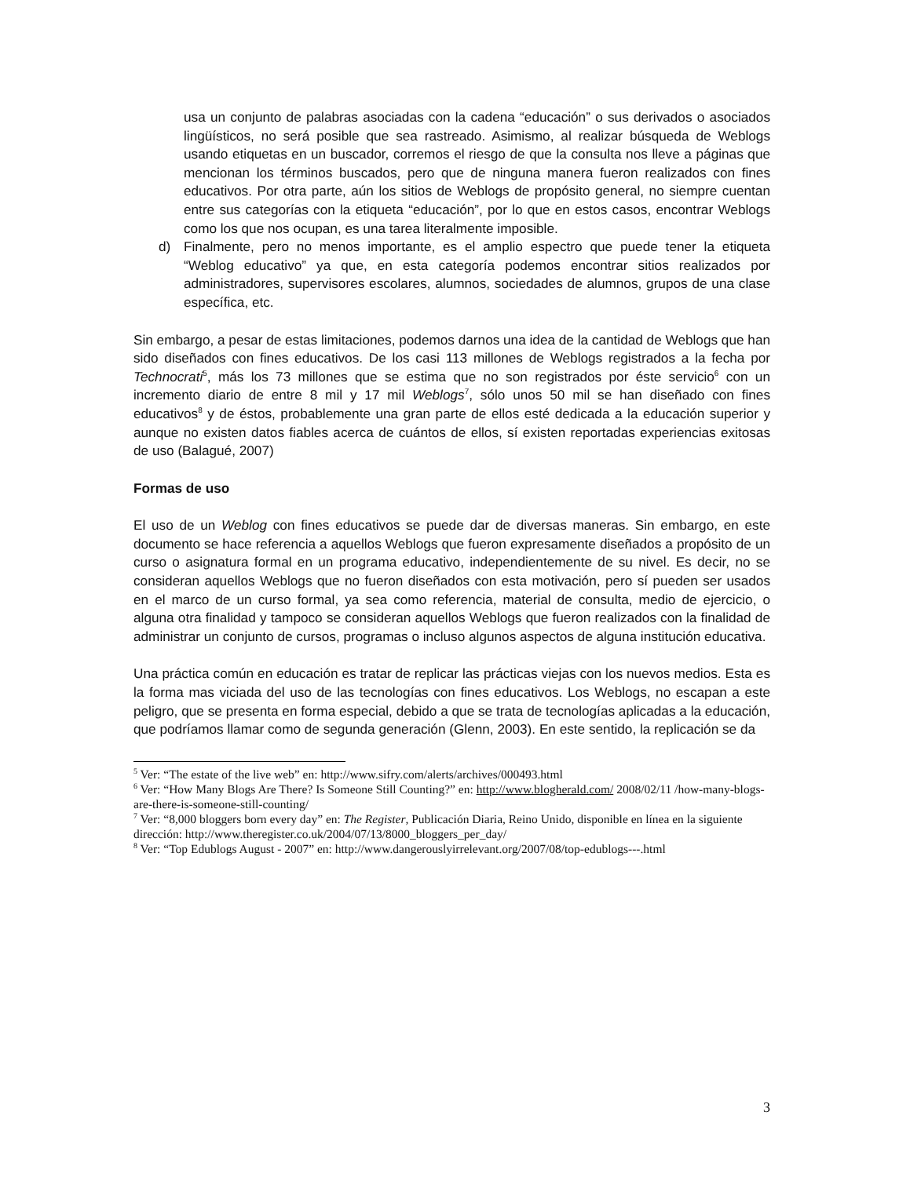usa un conjunto de palabras asociadas con la cadena “educación” o sus derivados o asociados lingüísticos, no será posible que sea rastreado. Asimismo, al realizar búsqueda de Weblogs usando etiquetas en un buscador, corremos el riesgo de que la consulta nos lleve a páginas que mencionan los términos buscados, pero que de ninguna manera fueron realizados con fines educativos. Por otra parte, aún los sitios de Weblogs de propósito general, no siempre cuentan entre sus categorías con la etiqueta “educación”, por lo que en estos casos, encontrar Weblogs como los que nos ocupan, es una tarea literalmente imposible.
d) Finalmente, pero no menos importante, es el amplio espectro que puede tener la etiqueta “Weblog educativo” ya que, en esta categoría podemos encontrar sitios realizados por administradores, supervisores escolares, alumnos, sociedades de alumnos, grupos de una clase específica, etc.
Sin embargo, a pesar de estas limitaciones, podemos darnos una idea de la cantidad de Weblogs que han sido diseñados con fines educativos. De los casi 113 millones de Weblogs registrados a la fecha por Technocrati<sup>5</sup>, más los 73 millones que se estima que no son registrados por éste servicio<sup>6</sup> con un incremento diario de entre 8 mil y 17 mil Weblogs<sup>7</sup>, sólo unos 50 mil se han diseñado con fines educativos<sup>8</sup> y de éstos, probablemente una gran parte de ellos esté dedicada a la educación superior y aunque no existen datos fiables acerca de cuántos de ellos, sí existen reportadas experiencias exitosas de uso (Balagué, 2007)
Formas de uso
El uso de un Weblog con fines educativos se puede dar de diversas maneras. Sin embargo, en este documento se hace referencia a aquellos Weblogs que fueron expresamente diseñados a propósito de un curso o asignatura formal en un programa educativo, independientemente de su nivel. Es decir, no se consideran aquellos Weblogs que no fueron diseñados con esta motivación, pero sí pueden ser usados en el marco de un curso formal, ya sea como referencia, material de consulta, medio de ejercicio, o alguna otra finalidad y tampoco se consideran aquellos Weblogs que fueron realizados con la finalidad de administrar un conjunto de cursos, programas o incluso algunos aspectos de alguna institución educativa.
Una práctica común en educación es tratar de replicar las prácticas viejas con los nuevos medios. Esta es la forma mas viciada del uso de las tecnologías con fines educativos. Los Weblogs, no escapan a este peligro, que se presenta en forma especial, debido a que se trata de tecnologías aplicadas a la educación, que podríamos llamar como de segunda generación (Glenn, 2003). En este sentido, la replicación se da
<sup>5</sup> Ver: “The estate of the live web” en: http://www.sifry.com/alerts/archives/000493.html
<sup>6</sup> Ver: “How Many Blogs Are There? Is Someone Still Counting?” en: http://www.blogherald.com/ 2008/02/11 /how-many-blogs-are-there-is-someone-still-counting/
<sup>7</sup> Ver: “8,000 bloggers born every day” en: The Register, Publicación Diaria, Reino Unido, disponible en línea en la siguiente dirección: http://www.theregister.co.uk/2004/07/13/8000_bloggers_per_day/
<sup>8</sup> Ver: “Top Edublogs August - 2007” en: http://www.dangerouslyirrelevant.org/2007/08/top-edublogs---.html
3